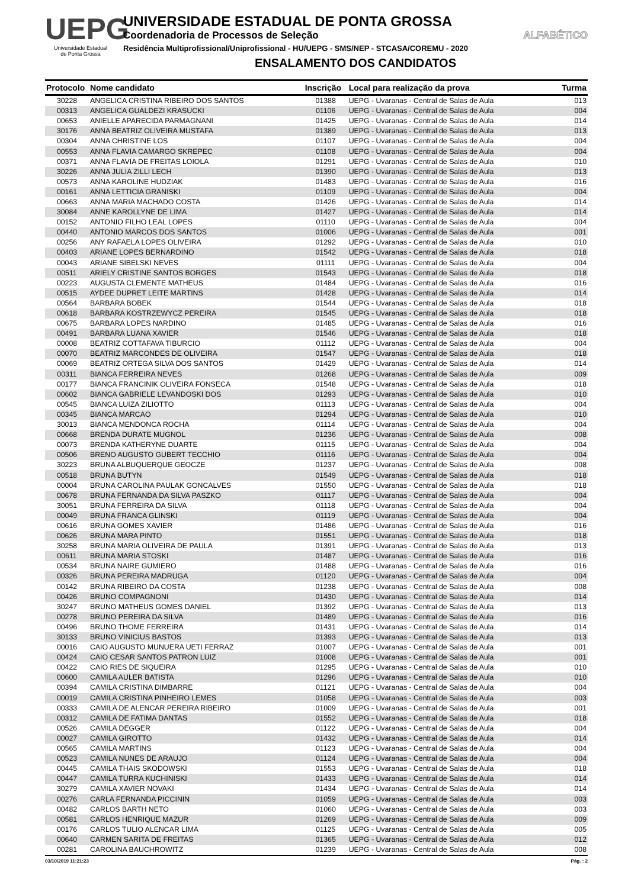UEPG
Universidade Estadual
de Ponta Grossa
UNIVERSIDADE ESTADUAL DE PONTA GROSSA
Coordenadoria de Processos de Seleção ALFABÉTICO
Residência Multiprofissional/Uniprofissional - HU/UEPG - SMS/NEP - STCASA/COREMU - 2020
ENSALAMENTO DOS CANDIDATOS
| Protocolo | Nome candidato | Inscrição | Local para realização da prova | Turma |
| --- | --- | --- | --- | --- |
| 30228 | ANGELICA CRISTINA RIBEIRO DOS SANTOS | 01388 | UEPG - Uvaranas - Central de Salas de Aula | 013 |
| 00313 | ANGELICA GUALDEZI KRASUCKI | 01106 | UEPG - Uvaranas - Central de Salas de Aula | 004 |
| 00653 | ANIELLE APARECIDA PARMAGNANI | 01425 | UEPG - Uvaranas - Central de Salas de Aula | 014 |
| 30176 | ANNA BEATRIZ OLIVEIRA MUSTAFA | 01389 | UEPG - Uvaranas - Central de Salas de Aula | 013 |
| 00304 | ANNA CHRISTINE LOS | 01107 | UEPG - Uvaranas - Central de Salas de Aula | 004 |
| 00553 | ANNA FLAVIA CAMARGO SKREPEC | 01108 | UEPG - Uvaranas - Central de Salas de Aula | 004 |
| 00371 | ANNA FLAVIA DE FREITAS LOIOLA | 01291 | UEPG - Uvaranas - Central de Salas de Aula | 010 |
| 30226 | ANNA JULIA ZILLI LECH | 01390 | UEPG - Uvaranas - Central de Salas de Aula | 013 |
| 00573 | ANNA KAROLINE HUDZIAK | 01483 | UEPG - Uvaranas - Central de Salas de Aula | 016 |
| 00161 | ANNA LETTICIA GRANISKI | 01109 | UEPG - Uvaranas - Central de Salas de Aula | 004 |
| 00663 | ANNA MARIA MACHADO COSTA | 01426 | UEPG - Uvaranas - Central de Salas de Aula | 014 |
| 30084 | ANNE KAROLLYNE DE LIMA | 01427 | UEPG - Uvaranas - Central de Salas de Aula | 014 |
| 00152 | ANTONIO FILHO LEAL LOPES | 01110 | UEPG - Uvaranas - Central de Salas de Aula | 004 |
| 00440 | ANTONIO MARCOS DOS SANTOS | 01006 | UEPG - Uvaranas - Central de Salas de Aula | 001 |
| 00256 | ANY RAFAELA LOPES OLIVEIRA | 01292 | UEPG - Uvaranas - Central de Salas de Aula | 010 |
| 00403 | ARIANE LOPES BERNARDINO | 01542 | UEPG - Uvaranas - Central de Salas de Aula | 018 |
| 00043 | ARIANE SIBELSKI NEVES | 01111 | UEPG - Uvaranas - Central de Salas de Aula | 004 |
| 00511 | ARIELY CRISTINE SANTOS BORGES | 01543 | UEPG - Uvaranas - Central de Salas de Aula | 018 |
| 00223 | AUGUSTA CLEMENTE MATHEUS | 01484 | UEPG - Uvaranas - Central de Salas de Aula | 016 |
| 00515 | AYDEE DUPRET LEITE MARTINS | 01428 | UEPG - Uvaranas - Central de Salas de Aula | 014 |
| 00564 | BARBARA BOBEK | 01544 | UEPG - Uvaranas - Central de Salas de Aula | 018 |
| 00618 | BARBARA KOSTRZEWYCZ PEREIRA | 01545 | UEPG - Uvaranas - Central de Salas de Aula | 018 |
| 00675 | BARBARA LOPES NARDINO | 01485 | UEPG - Uvaranas - Central de Salas de Aula | 016 |
| 00491 | BARBARA LUANA XAVIER | 01546 | UEPG - Uvaranas - Central de Salas de Aula | 018 |
| 00008 | BEATRIZ COTTAFAVA TIBURCIO | 01112 | UEPG - Uvaranas - Central de Salas de Aula | 004 |
| 00070 | BEATRIZ MARCONDES DE OLIVEIRA | 01547 | UEPG - Uvaranas - Central de Salas de Aula | 018 |
| 00069 | BEATRIZ ORTEGA SILVA DOS SANTOS | 01429 | UEPG - Uvaranas - Central de Salas de Aula | 014 |
| 00311 | BIANCA FERREIRA NEVES | 01268 | UEPG - Uvaranas - Central de Salas de Aula | 009 |
| 00177 | BIANCA FRANCINIK OLIVEIRA FONSECA | 01548 | UEPG - Uvaranas - Central de Salas de Aula | 018 |
| 00602 | BIANCA GABRIELE LEVANDOSKI DOS | 01293 | UEPG - Uvaranas - Central de Salas de Aula | 010 |
| 00545 | BIANCA LUIZA ZILIOTTO | 01113 | UEPG - Uvaranas - Central de Salas de Aula | 004 |
| 00345 | BIANCA MARCAO | 01294 | UEPG - Uvaranas - Central de Salas de Aula | 010 |
| 30013 | BIANCA MENDONCA ROCHA | 01114 | UEPG - Uvaranas - Central de Salas de Aula | 004 |
| 00668 | BRENDA DURATE MUGNOL | 01236 | UEPG - Uvaranas - Central de Salas de Aula | 008 |
| 00073 | BRENDA KATHERYNE DUARTE | 01115 | UEPG - Uvaranas - Central de Salas de Aula | 004 |
| 00506 | BRENO AUGUSTO GUBERT TECCHIO | 01116 | UEPG - Uvaranas - Central de Salas de Aula | 004 |
| 30223 | BRUNA ALBUQUERQUE GEOCZE | 01237 | UEPG - Uvaranas - Central de Salas de Aula | 008 |
| 00518 | BRUNA BUTYN | 01549 | UEPG - Uvaranas - Central de Salas de Aula | 018 |
| 00004 | BRUNA CAROLINA PAULAK GONCALVES | 01550 | UEPG - Uvaranas - Central de Salas de Aula | 018 |
| 00678 | BRUNA FERNANDA DA SILVA PASZKO | 01117 | UEPG - Uvaranas - Central de Salas de Aula | 004 |
| 30051 | BRUNA FERREIRA DA SILVA | 01118 | UEPG - Uvaranas - Central de Salas de Aula | 004 |
| 00049 | BRUNA FRANCA GLINSKI | 01119 | UEPG - Uvaranas - Central de Salas de Aula | 004 |
| 00616 | BRUNA GOMES XAVIER | 01486 | UEPG - Uvaranas - Central de Salas de Aula | 016 |
| 00626 | BRUNA MARA PINTO | 01551 | UEPG - Uvaranas - Central de Salas de Aula | 018 |
| 30258 | BRUNA MARIA OLIVEIRA DE PAULA | 01391 | UEPG - Uvaranas - Central de Salas de Aula | 013 |
| 00611 | BRUNA MARIA STOSKI | 01487 | UEPG - Uvaranas - Central de Salas de Aula | 016 |
| 00534 | BRUNA NAIRE GUMIERO | 01488 | UEPG - Uvaranas - Central de Salas de Aula | 016 |
| 00326 | BRUNA PEREIRA MADRUGA | 01120 | UEPG - Uvaranas - Central de Salas de Aula | 004 |
| 00142 | BRUNA RIBEIRO DA COSTA | 01238 | UEPG - Uvaranas - Central de Salas de Aula | 008 |
| 00426 | BRUNO COMPAGNONI | 01430 | UEPG - Uvaranas - Central de Salas de Aula | 014 |
| 30247 | BRUNO MATHEUS GOMES DANIEL | 01392 | UEPG - Uvaranas - Central de Salas de Aula | 013 |
| 00278 | BRUNO PEREIRA DA SILVA | 01489 | UEPG - Uvaranas - Central de Salas de Aula | 016 |
| 00496 | BRUNO THOME FERREIRA | 01431 | UEPG - Uvaranas - Central de Salas de Aula | 014 |
| 30133 | BRUNO VINICIUS BASTOS | 01393 | UEPG - Uvaranas - Central de Salas de Aula | 013 |
| 00016 | CAIO AUGUSTO MUNUERA UETI FERRAZ | 01007 | UEPG - Uvaranas - Central de Salas de Aula | 001 |
| 00424 | CAIO CESAR SANTOS PATRON LUIZ | 01008 | UEPG - Uvaranas - Central de Salas de Aula | 001 |
| 00422 | CAIO RIES DE SIQUEIRA | 01295 | UEPG - Uvaranas - Central de Salas de Aula | 010 |
| 00600 | CAMILA AULER BATISTA | 01296 | UEPG - Uvaranas - Central de Salas de Aula | 010 |
| 00394 | CAMILA CRISTINA DIMBARRE | 01121 | UEPG - Uvaranas - Central de Salas de Aula | 004 |
| 00019 | CAMILA CRISTINA PINHEIRO LEMES | 01058 | UEPG - Uvaranas - Central de Salas de Aula | 003 |
| 00333 | CAMILA DE ALENCAR PEREIRA RIBEIRO | 01009 | UEPG - Uvaranas - Central de Salas de Aula | 001 |
| 00312 | CAMILA DE FATIMA DANTAS | 01552 | UEPG - Uvaranas - Central de Salas de Aula | 018 |
| 00526 | CAMILA DEGGER | 01122 | UEPG - Uvaranas - Central de Salas de Aula | 004 |
| 00027 | CAMILA GIROTTO | 01432 | UEPG - Uvaranas - Central de Salas de Aula | 014 |
| 00565 | CAMILA MARTINS | 01123 | UEPG - Uvaranas - Central de Salas de Aula | 004 |
| 00523 | CAMILA NUNES DE ARAUJO | 01124 | UEPG - Uvaranas - Central de Salas de Aula | 004 |
| 00445 | CAMILA THAIS SKODOWSKI | 01553 | UEPG - Uvaranas - Central de Salas de Aula | 018 |
| 00447 | CAMILA TURRA KUCHINISKI | 01433 | UEPG - Uvaranas - Central de Salas de Aula | 014 |
| 30279 | CAMILA XAVIER NOVAKI | 01434 | UEPG - Uvaranas - Central de Salas de Aula | 014 |
| 00276 | CARLA FERNANDA PICCININ | 01059 | UEPG - Uvaranas - Central de Salas de Aula | 003 |
| 00482 | CARLOS BARTH NETO | 01060 | UEPG - Uvaranas - Central de Salas de Aula | 003 |
| 00581 | CARLOS HENRIQUE MAZUR | 01269 | UEPG - Uvaranas - Central de Salas de Aula | 009 |
| 00176 | CARLOS TULIO ALENCAR LIMA | 01125 | UEPG - Uvaranas - Central de Salas de Aula | 005 |
| 00640 | CARMEN SARITA DE FREITAS | 01365 | UEPG - Uvaranas - Central de Salas de Aula | 012 |
| 00281 | CAROLINA BAUCHROWITZ | 01239 | UEPG - Uvaranas - Central de Salas de Aula | 008 |
03/10/2019 11:21:23 Pág. : 2